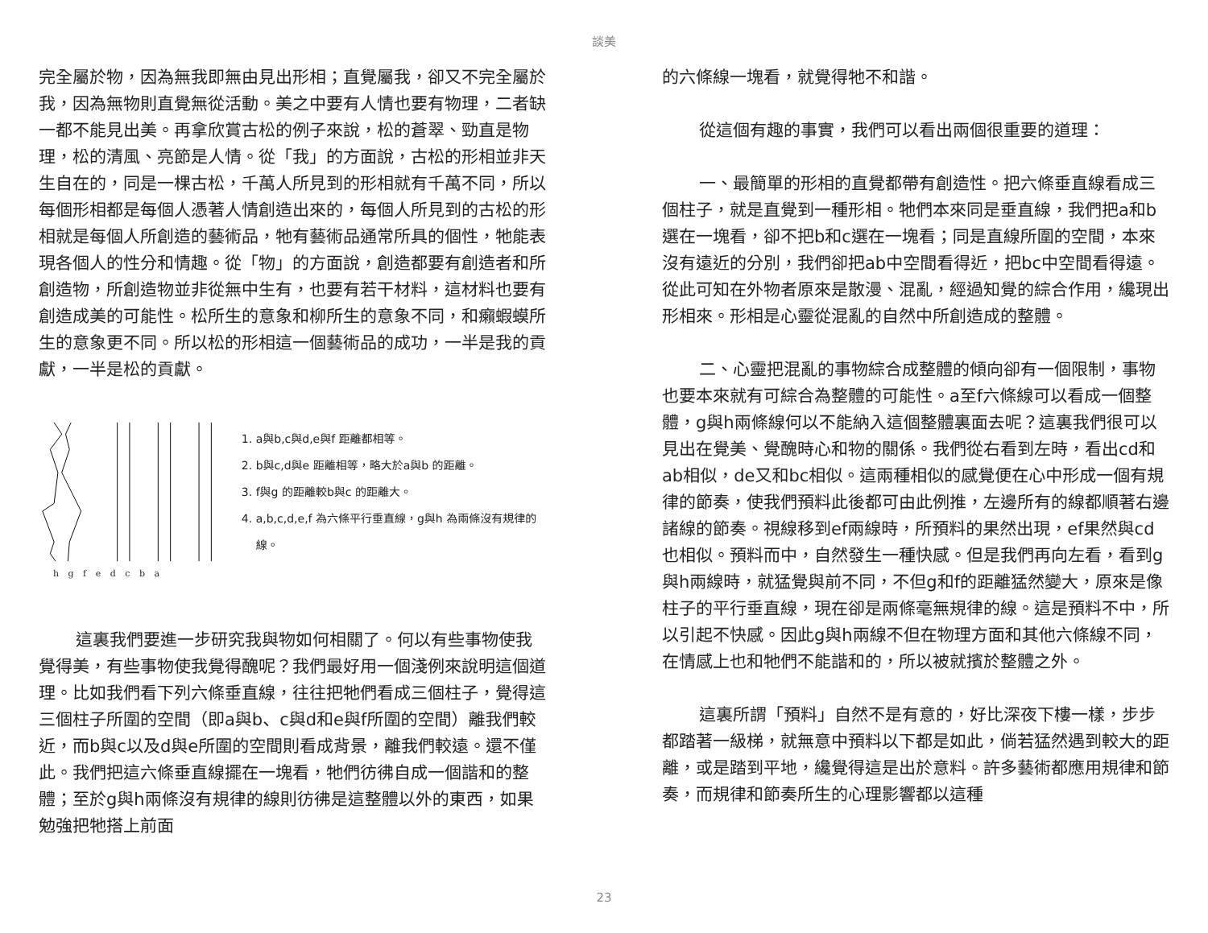談美
完全屬於物，因為無我即無由見出形相；直覺屬我，卻又不完全屬於我，因為無物則直覺無從活動。美之中要有人情也要有物理，二者缺一都不能見出美。再拿欣賞古松的例子來說，松的蒼翠、勁直是物理，松的清風、亮節是人情。從「我」的方面說，古松的形相並非天生自在的，同是一棵古松，千萬人所見到的形相就有千萬不同，所以每個形相都是每個人憑著人情創造出來的，每個人所見到的古松的形相就是每個人所創造的藝術品，牠有藝術品通常所具的個性，牠能表現各個人的性分和情趣。從「物」的方面說，創造都要有創造者和所創造物，所創造物並非從無中生有，也要有若干材料，這材料也要有創造成美的可能性。松所生的意象和柳所生的意象不同，和癩蝦蟆所生的意象更不同。所以松的形相這一個藝術品的成功，一半是我的貢獻，一半是松的貢獻。
1. a與b,c與d,e與f 距離都相等。
2. b與c,d與e 距離相等，略大於a與b 的距離。
3. f與g 的距離較b與c 的距離大。
4. a,b,c,d,e,f 為六條平行垂直線，g與h 為兩條沒有規律的線。
h g f e d c b a
這裏我們要進一步研究我與物如何相關了。何以有些事物使我覺得美，有些事物使我覺得醜呢？我們最好用一個淺例來說明這個道理。比如我們看下列六條垂直線，往往把牠們看成三個柱子，覺得這三個柱子所圍的空間（即a與b、c與d和e與f所圍的空間）離我們較近，而b與c以及d與e所圍的空間則看成背景，離我們較遠。還不僅此。我們把這六條垂直線擺在一塊看，牠們彷彿自成一個諧和的整體；至於g與h兩條沒有規律的線則彷彿是這整體以外的東西，如果勉強把牠搭上前面
的六條線一塊看，就覺得牠不和諧。
從這個有趣的事實，我們可以看出兩個很重要的道理：
一、最簡單的形相的直覺都帶有創造性。把六條垂直線看成三個柱子，就是直覺到一種形相。牠們本來同是垂直線，我們把a和b選在一塊看，卻不把b和c選在一塊看；同是直線所圍的空間，本來沒有遠近的分別，我們卻把ab中空間看得近，把bc中空間看得遠。從此可知在外物者原來是散漫、混亂，經過知覺的綜合作用，纔現出形相來。形相是心靈從混亂的自然中所創造成的整體。
二、心靈把混亂的事物綜合成整體的傾向卻有一個限制，事物也要本來就有可綜合為整體的可能性。a至f六條線可以看成一個整體，g與h兩條線何以不能納入這個整體裏面去呢？這裏我們很可以見出在覺美、覺醜時心和物的關係。我們從右看到左時，看出cd和ab相似，de又和bc相似。這兩種相似的感覺便在心中形成一個有規律的節奏，使我們預料此後都可由此例推，左邊所有的線都順著右邊諸線的節奏。視線移到ef兩線時，所預料的果然出現，ef果然與cd也相似。預料而中，自然發生一種快感。但是我們再向左看，看到g與h兩線時，就猛覺與前不同，不但g和f的距離猛然變大，原來是像柱子的平行垂直線，現在卻是兩條毫無規律的線。這是預料不中，所以引起不快感。因此g與h兩線不但在物理方面和其他六條線不同，在情感上也和牠們不能諧和的，所以被就擯於整體之外。
這裏所謂「預料」自然不是有意的，好比深夜下樓一樣，步步都踏著一級梯，就無意中預料以下都是如此，倘若猛然遇到較大的距離，或是踏到平地，纔覺得這是出於意料。許多藝術都應用規律和節奏，而規律和節奏所生的心理影響都以這種
23